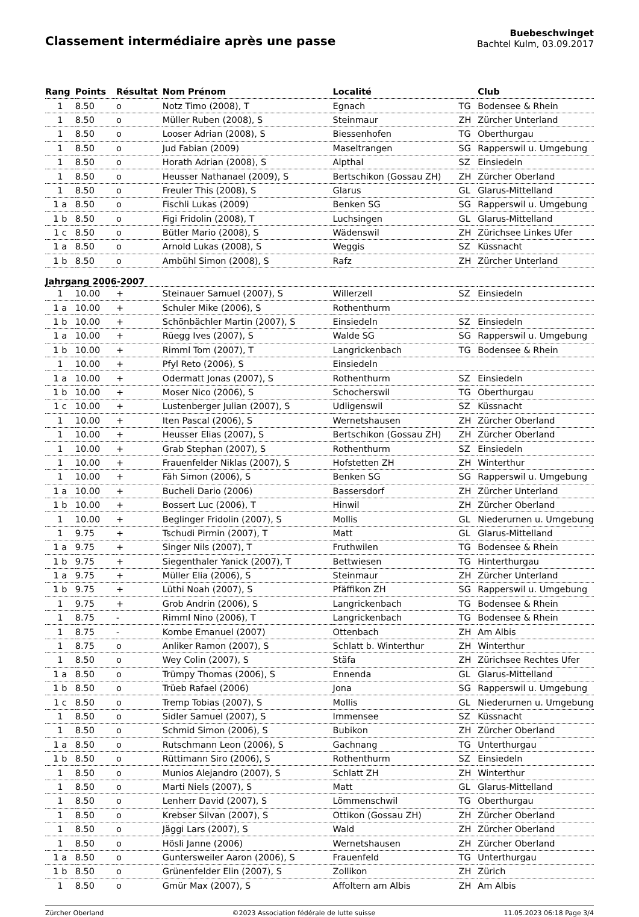Classement intermédiaire après une passe
Buebeschwinget
Bachtel Kulm, 03.09.2017
| Rang | Points | Résultat | Nom Prénom | Localité | | Club |
| --- | --- | --- | --- | --- | --- | --- |
| 1 | 8.50 | o | Notz Timo (2008), T | Egnach | TG | Bodensee & Rhein |
| 1 | 8.50 | o | Müller Ruben (2008), S | Steinmaur | ZH | Zürcher Unterland |
| 1 | 8.50 | o | Looser Adrian (2008), S | Biessenhofen | TG | Oberthurgau |
| 1 | 8.50 | o | Jud Fabian (2009) | Maseltrangen | SG | Rapperswil u. Umgebung |
| 1 | 8.50 | o | Horath Adrian (2008), S | Alpthal | SZ | Einsiedeln |
| 1 | 8.50 | o | Heusser Nathanael (2009), S | Bertschikon (Gossau ZH) | ZH | Zürcher Oberland |
| 1 | 8.50 | o | Freuler This (2008), S | Glarus | GL | Glarus-Mittelland |
| 1 a | 8.50 | o | Fischli Lukas (2009) | Benken SG | SG | Rapperswil u. Umgebung |
| 1 b | 8.50 | o | Figi Fridolin (2008), T | Luchsingen | GL | Glarus-Mittelland |
| 1 c | 8.50 | o | Bütler Mario (2008), S | Wädenswil | ZH | Zürichsee Linkes Ufer |
| 1 a | 8.50 | o | Arnold Lukas (2008), S | Weggis | SZ | Küssnacht |
| 1 b | 8.50 | o | Ambühl Simon (2008), S | Rafz | ZH | Zürcher Unterland |
| Jahrgang 2006-2007 | | | | | | |
| 1 | 10.00 | + | Steinauer Samuel (2007), S | Willerzell | SZ | Einsiedeln |
| 1 a | 10.00 | + | Schuler Mike (2006), S | Rothenthurm | | |
| 1 b | 10.00 | + | Schönbächler Martin (2007), S | Einsiedeln | SZ | Einsiedeln |
| 1 a | 10.00 | + | Rüegg Ives (2007), S | Walde SG | SG | Rapperswil u. Umgebung |
| 1 b | 10.00 | + | Rimml Tom (2007), T | Langrickenbach | TG | Bodensee & Rhein |
| 1 | 10.00 | + | Pfyl Reto (2006), S | Einsiedeln | | |
| 1 a | 10.00 | + | Odermatt Jonas (2007), S | Rothenthurm | SZ | Einsiedeln |
| 1 b | 10.00 | + | Moser Nico (2006), S | Schocherswil | TG | Oberthurgau |
| 1 c | 10.00 | + | Lustenberger Julian (2007), S | Udligenswil | SZ | Küssnacht |
| 1 | 10.00 | + | Iten Pascal (2006), S | Wernetshausen | ZH | Zürcher Oberland |
| 1 | 10.00 | + | Heusser Elias (2007), S | Bertschikon (Gossau ZH) | ZH | Zürcher Oberland |
| 1 | 10.00 | + | Grab Stephan (2007), S | Rothenthurm | SZ | Einsiedeln |
| 1 | 10.00 | + | Frauenfelder Niklas (2007), S | Hofstetten ZH | ZH | Winterthur |
| 1 | 10.00 | + | Fäh Simon (2006), S | Benken SG | SG | Rapperswil u. Umgebung |
| 1 a | 10.00 | + | Bucheli Dario (2006) | Bassersdorf | ZH | Zürcher Unterland |
| 1 b | 10.00 | + | Bossert Luc (2006), T | Hinwil | ZH | Zürcher Oberland |
| 1 | 10.00 | + | Beglinger Fridolin (2007), S | Mollis | GL | Niederurnen u. Umgebung |
| 1 | 9.75 | + | Tschudi Pirmin (2007), T | Matt | GL | Glarus-Mittelland |
| 1 a | 9.75 | + | Singer Nils (2007), T | Fruthwilen | TG | Bodensee & Rhein |
| 1 b | 9.75 | + | Siegenthaler Yanick (2007), T | Bettwiesen | TG | Hinterthurgau |
| 1 a | 9.75 | + | Müller Elia (2006), S | Steinmaur | ZH | Zürcher Unterland |
| 1 b | 9.75 | + | Lüthi Noah (2007), S | Pfäffikon ZH | SG | Rapperswil u. Umgebung |
| 1 | 9.75 | + | Grob Andrin (2006), S | Langrickenbach | TG | Bodensee & Rhein |
| 1 | 8.75 | - | Rimml Nino (2006), T | Langrickenbach | TG | Bodensee & Rhein |
| 1 | 8.75 | - | Kombe Emanuel (2007) | Ottenbach | ZH | Am Albis |
| 1 | 8.75 | o | Anliker Ramon (2007), S | Schlatt b. Winterthur | ZH | Winterthur |
| 1 | 8.50 | o | Wey Colin (2007), S | Stäfa | ZH | Zürichsee Rechtes Ufer |
| 1 a | 8.50 | o | Trümpy Thomas (2006), S | Ennenda | GL | Glarus-Mittelland |
| 1 b | 8.50 | o | Trüeb Rafael (2006) | Jona | SG | Rapperswil u. Umgebung |
| 1 c | 8.50 | o | Tremp Tobias (2007), S | Mollis | GL | Niederurnen u. Umgebung |
| 1 | 8.50 | o | Sidler Samuel (2007), S | Immensee | SZ | Küssnacht |
| 1 | 8.50 | o | Schmid Simon (2006), S | Bubikon | ZH | Zürcher Oberland |
| 1 a | 8.50 | o | Rutschmann Leon (2006), S | Gachnang | TG | Unterthurgau |
| 1 b | 8.50 | o | Rüttimann Siro (2006), S | Rothenthurm | SZ | Einsiedeln |
| 1 | 8.50 | o | Munios Alejandro (2007), S | Schlatt ZH | ZH | Winterthur |
| 1 | 8.50 | o | Marti Niels (2007), S | Matt | GL | Glarus-Mittelland |
| 1 | 8.50 | o | Lenherr David (2007), S | Lömmenschwil | TG | Oberthurgau |
| 1 | 8.50 | o | Krebser Silvan (2007), S | Ottikon (Gossau ZH) | ZH | Zürcher Oberland |
| 1 | 8.50 | o | Jäggi Lars (2007), S | Wald | ZH | Zürcher Oberland |
| 1 | 8.50 | o | Hösli Janne (2006) | Wernetshausen | ZH | Zürcher Oberland |
| 1 a | 8.50 | o | Guntersweiler Aaron (2006), S | Frauenfeld | TG | Unterthurgau |
| 1 b | 8.50 | o | Grünenfelder Elin (2007), S | Zollikon | ZH | Zürich |
| 1 | 8.50 | o | Gmür Max (2007), S | Affoltern am Albis | ZH | Am Albis |
Zürcher Oberland ©2023 Association fédérale de lutte suisse 11.05.2023 06:18 Page 3/4